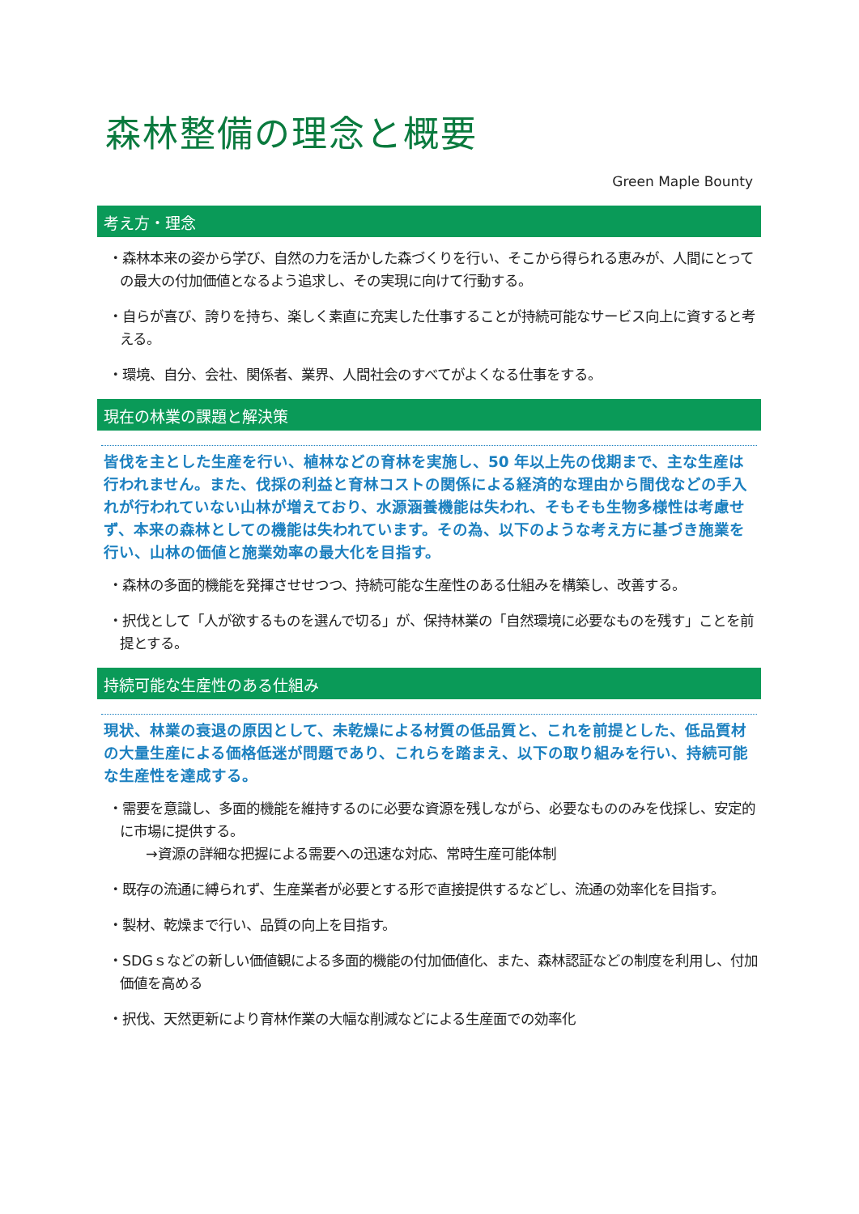森林整備の理念と概要
Green Maple Bounty
考え方・理念
・森林本来の姿から学び、自然の力を活かした森づくりを行い、そこから得られる恵みが、人間にとっての最大の付加価値となるよう追求し、その実現に向けて行動する。
・自らが喜び、誇りを持ち、楽しく素直に充実した仕事することが持続可能なサービス向上に資すると考える。
・環境、自分、会社、関係者、業界、人間社会のすべてがよくなる仕事をする。
現在の林業の課題と解決策
皆伐を主とした生産を行い、植林などの育林を実施し、50 年以上先の伐期まで、主な生産は行われません。また、伐採の利益と育林コストの関係による経済的な理由から間伐などの手入れが行われていない山林が増えており、水源涵養機能は失われ、そもそも生物多様性は考慮せず、本来の森林としての機能は失われています。その為、以下のような考え方に基づき施業を行い、山林の価値と施業効率の最大化を目指す。
・森林の多面的機能を発揮させせつつ、持続可能な生産性のある仕組みを構築し、改善する。
・択伐として「人が欲するものを選んで切る」が、保持林業の「自然環境に必要なものを残す」ことを前提とする。
持続可能な生産性のある仕組み
現状、林業の衰退の原因として、未乾燥による材質の低品質と、これを前提とした、低品質材の大量生産による価格低迷が問題であり、これらを踏まえ、以下の取り組みを行い、持続可能な生産性を達成する。
・需要を意識し、多面的機能を維持するのに必要な資源を残しながら、必要なもののみを伐採し、安定的に市場に提供する。
→資源の詳細な把握による需要への迅速な対応、常時生産可能体制
・既存の流通に縛られず、生産業者が必要とする形で直接提供するなどし、流通の効率化を目指す。
・製材、乾燥まで行い、品質の向上を目指す。
・SDGｓなどの新しい価値観による多面的機能の付加価値化、また、森林認証などの制度を利用し、付加価値を高める
・択伐、天然更新により育林作業の大幅な削減などによる生産面での効率化